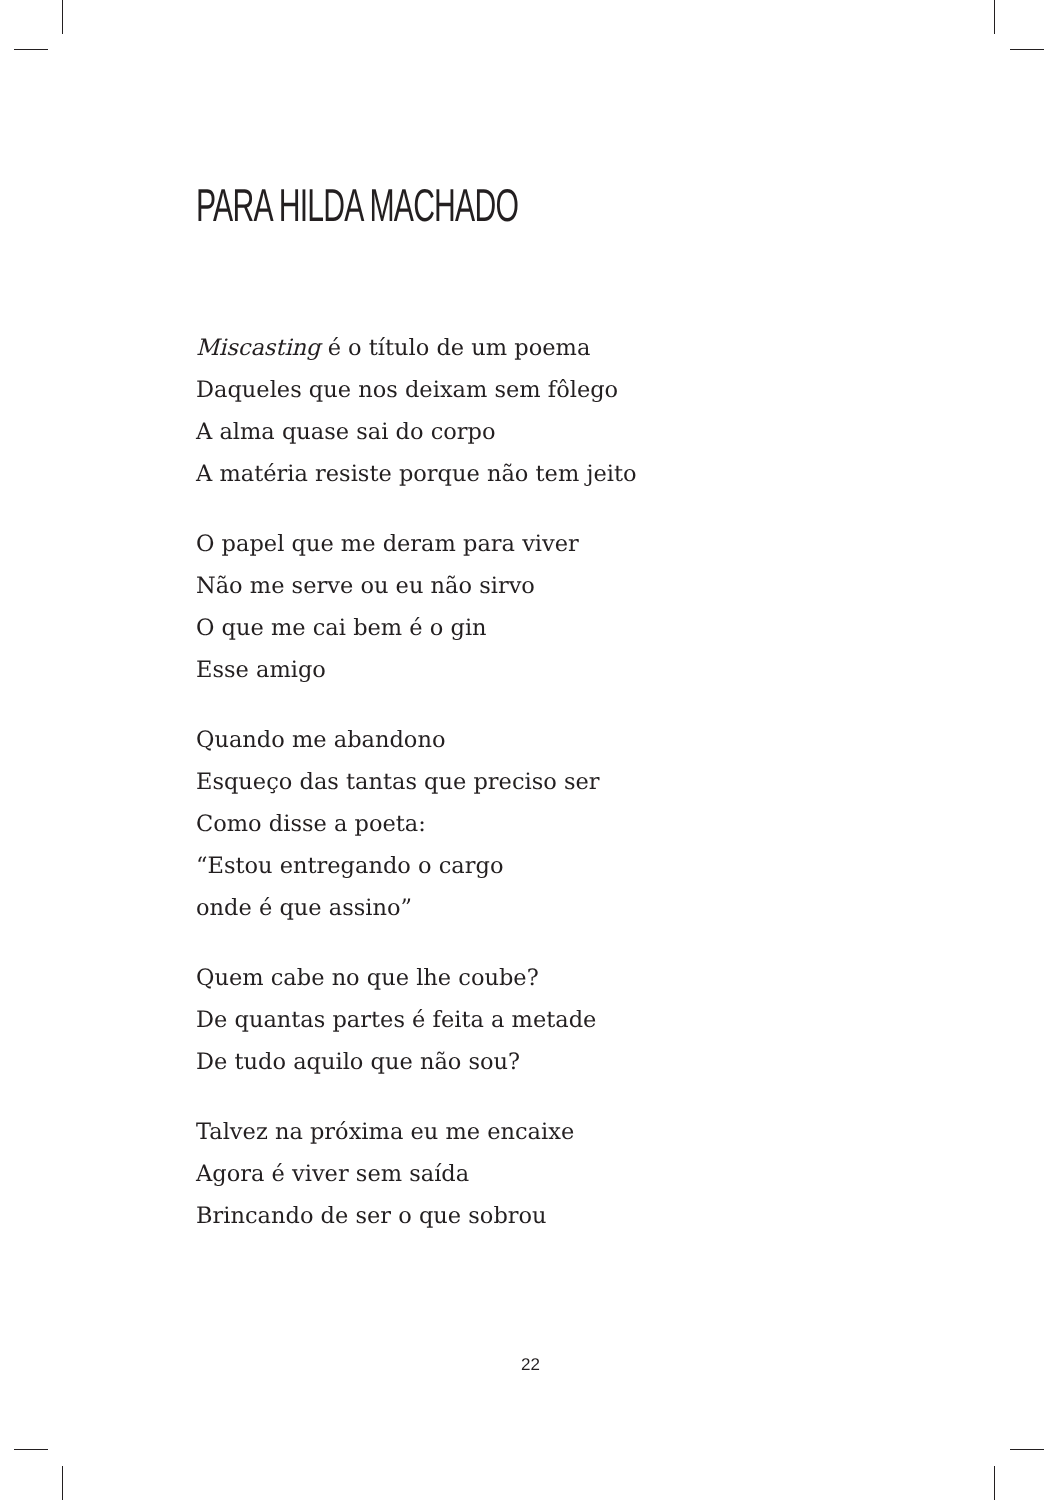PARA HILDA MACHADO
Miscasting é o título de um poema
Daqueles que nos deixam sem fôlego
A alma quase sai do corpo
A matéria resiste porque não tem jeito
O papel que me deram para viver
Não me serve ou eu não sirvo
O que me cai bem é o gin
Esse amigo
Quando me abandono
Esqueço das tantas que preciso ser
Como disse a poeta:
“Estou entregando o cargo
onde é que assino”
Quem cabe no que lhe coube?
De quantas partes é feita a metade
De tudo aquilo que não sou?
Talvez na próxima eu me encaixe
Agora é viver sem saída
Brincando de ser o que sobrou
22